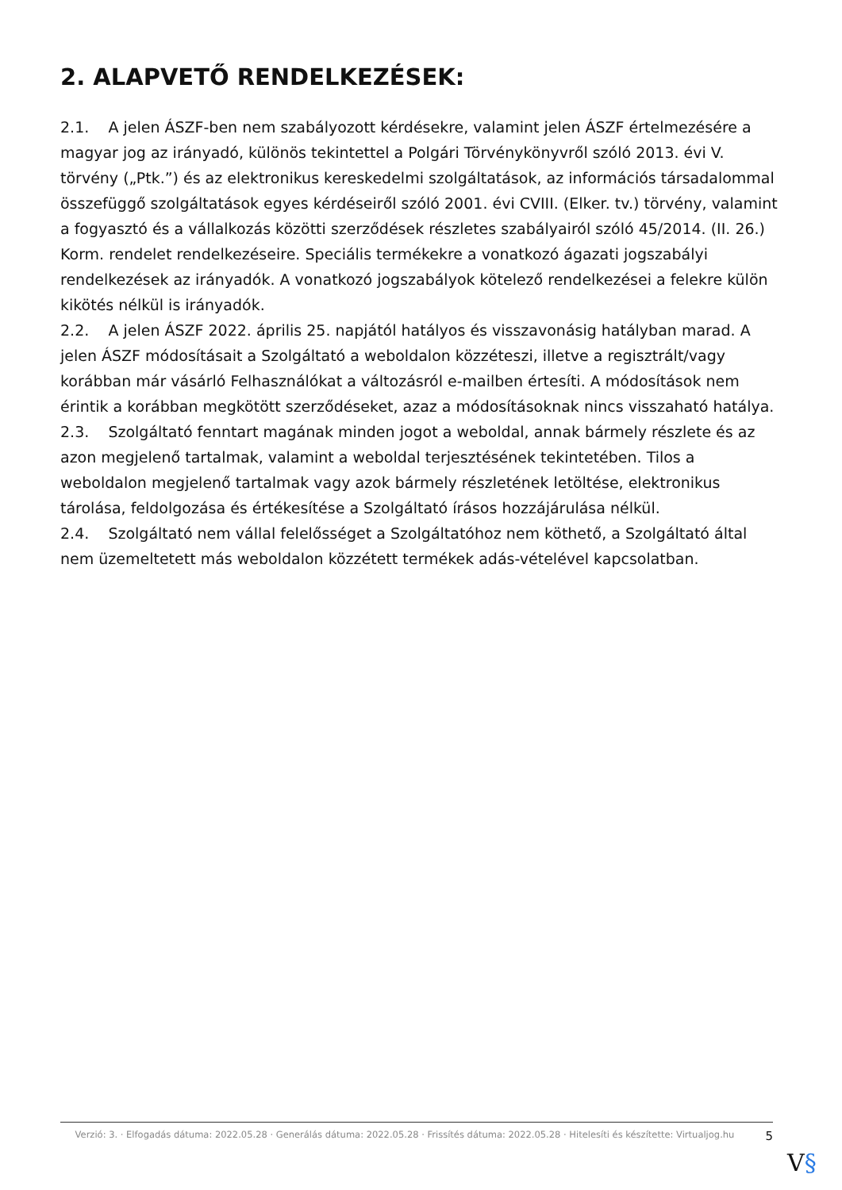2. ALAPVETŐ RENDELKEZÉSEK:
2.1. A jelen ÁSZF-ben nem szabályozott kérdésekre, valamint jelen ÁSZF értelmezésére a magyar jog az irányadó, különös tekintettel a Polgári Törvénykönyvről szóló 2013. évi V. törvény („Ptk.”) és az elektronikus kereskedelmi szolgáltatások, az információs társadalommal összefüggő szolgáltatások egyes kérdéseiről szóló 2001. évi CVIII. (Elker. tv.) törvény, valamint a fogyasztó és a vállalkozás közötti szerződések részletes szabályairól szóló 45/2014. (II. 26.) Korm. rendelet rendelkezéseire. Speciális termékekre a vonatkozó ágazati jogszabályi rendelkezések az irányadók. A vonatkozó jogszabályok kötelező rendelkezései a felekre külön kikötés nélkül is irányadók.
2.2. A jelen ÁSZF 2022. április 25. napjától hatályos és visszavonásig hatályban marad. A jelen ÁSZF módosításait a Szolgáltató a weboldalon közzéteszi, illetve a regisztrált/vagy korábban már vásárló Felhasználókat a változásról e-mailben értesíti. A módosítások nem érintik a korábban megkötött szerződéseket, azaz a módosításoknak nincs visszaható hatálya.
2.3. Szolgáltató fenntart magának minden jogot a weboldal, annak bármely részlete és az azon megjelenő tartalmak, valamint a weboldal terjesztésének tekintetében. Tilos a weboldalon megjelenő tartalmak vagy azok bármely részletének letöltése, elektronikus tárolása, feldolgozása és értékesítése a Szolgáltató írásos hozzájárulása nélkül.
2.4. Szolgáltató nem vállal felelősséget a Szolgáltatóhoz nem köthető, a Szolgáltató által nem üzemeltetett más weboldalon közzétett termékek adás-vételével kapcsolatban.
Verzió: 3. · Elfogadás dátuma: 2022.05.28 · Generálás dátuma: 2022.05.28 · Frissítés dátuma: 2022.05.28 · Hitelesíti és készítette: Virtualjog.hu
5
V§